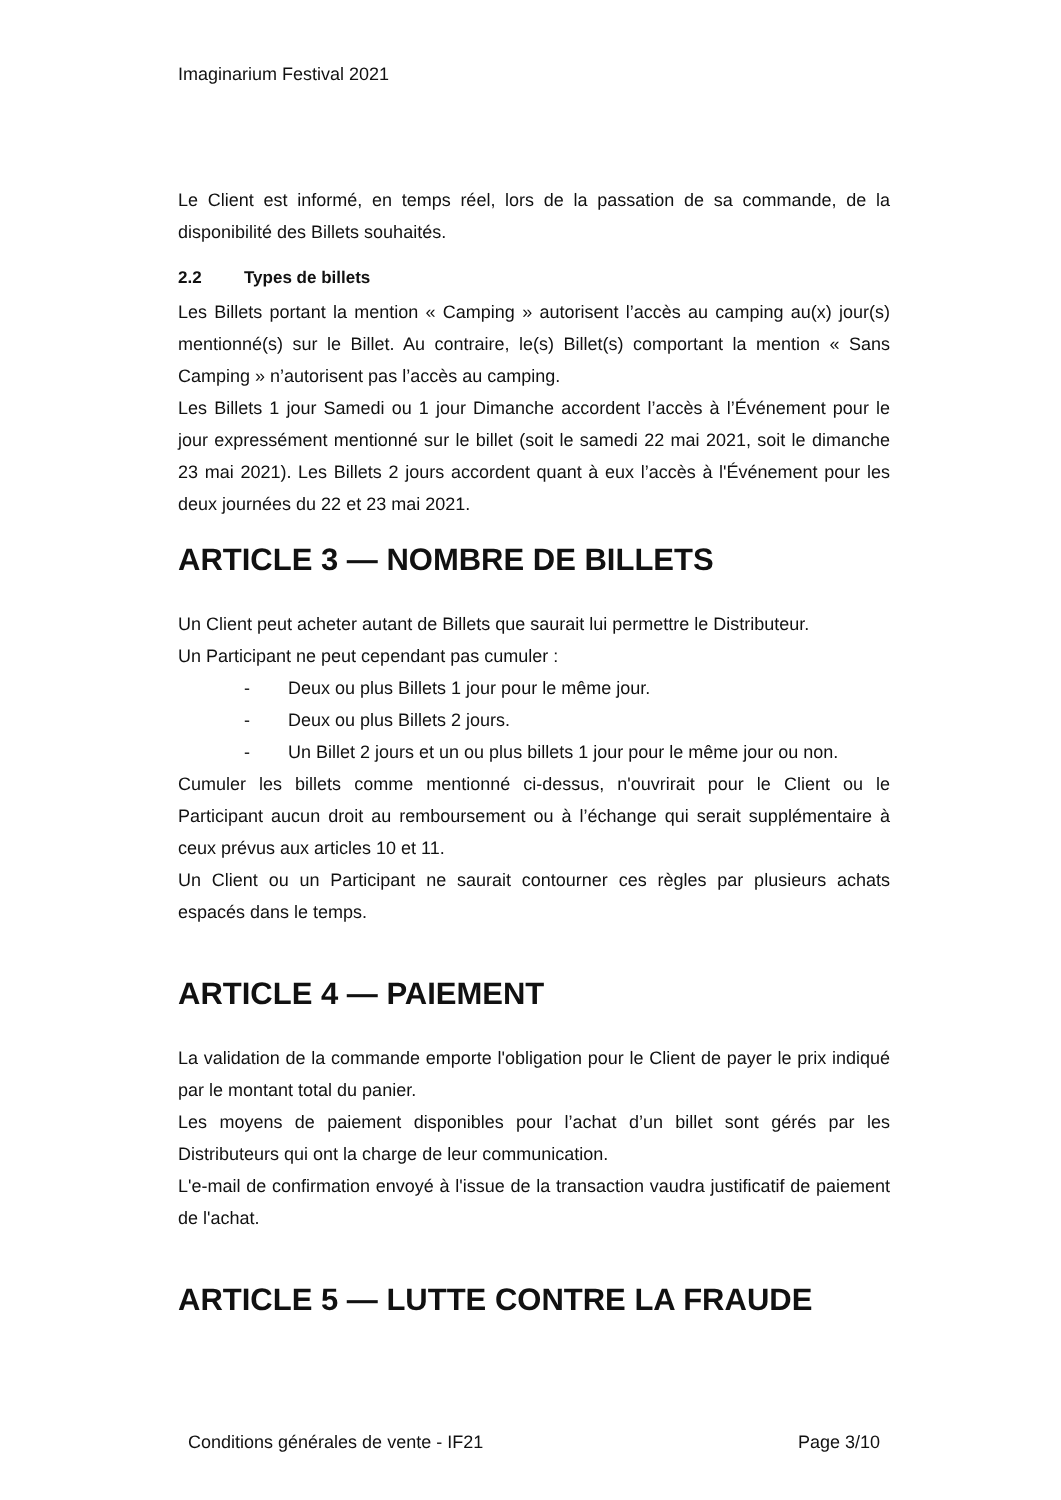Imaginarium Festival 2021
Le Client est informé, en temps réel, lors de la passation de sa commande, de la disponibilité des Billets souhaités.
2.2 Types de billets
Les Billets portant la mention « Camping » autorisent l’accès au camping au(x) jour(s) mentionné(s) sur le Billet. Au contraire, le(s) Billet(s) comportant la mention « Sans Camping » n’autorisent pas l’accès au camping.
Les Billets 1 jour Samedi ou 1 jour Dimanche accordent l’accès à l’Événement pour le jour expressément mentionné sur le billet (soit le samedi 22 mai 2021, soit le dimanche 23 mai 2021). Les Billets 2 jours accordent quant à eux l’accès à l'Événement pour les deux journées du 22 et 23 mai 2021.
ARTICLE 3 — NOMBRE DE BILLETS
Un Client peut acheter autant de Billets que saurait lui permettre le Distributeur.
Un Participant ne peut cependant pas cumuler :
- Deux ou plus Billets 1 jour pour le même jour.
- Deux ou plus Billets 2 jours.
- Un Billet 2 jours et un ou plus billets 1 jour pour le même jour ou non.
Cumuler les billets comme mentionné ci-dessus, n'ouvrirait pour le Client ou le Participant aucun droit au remboursement ou à l’échange qui serait supplémentaire à ceux prévus aux articles 10 et 11.
Un Client ou un Participant ne saurait contourner ces règles par plusieurs achats espacés dans le temps.
ARTICLE 4 — PAIEMENT
La validation de la commande emporte l'obligation pour le Client de payer le prix indiqué par le montant total du panier.
Les moyens de paiement disponibles pour l’achat d’un billet sont gérés par les Distributeurs qui ont la charge de leur communication.
L'e-mail de confirmation envoyé à l'issue de la transaction vaudra justificatif de paiement de l'achat.
ARTICLE 5 — LUTTE CONTRE LA FRAUDE
Conditions générales de vente - IF21 Page 3/10